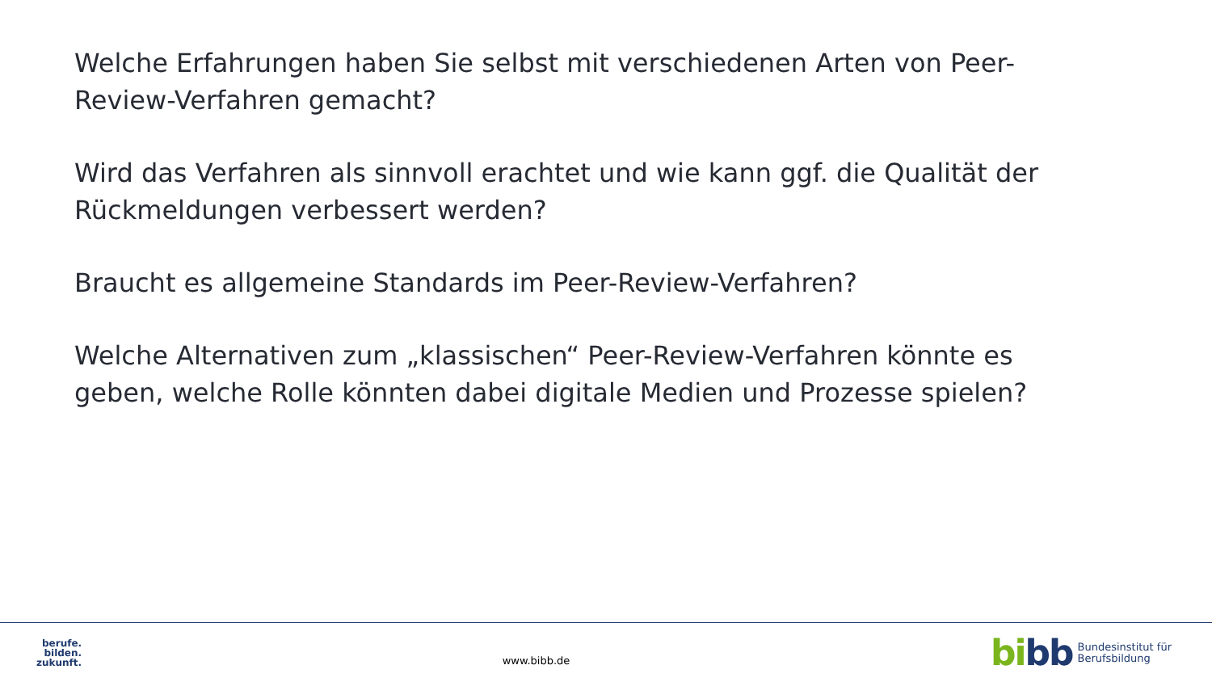Welche Erfahrungen haben Sie selbst mit verschiedenen Arten von Peer-Review-Verfahren gemacht?
Wird das Verfahren als sinnvoll erachtet und wie kann ggf. die Qualität der Rückmeldungen verbessert werden?
Braucht es allgemeine Standards im Peer-Review-Verfahren?
Welche Alternativen zum „klassischen“ Peer-Review-Verfahren könnte es geben, welche Rolle könnten dabei digitale Medien und Prozesse spielen?
berufe.
bilden.
zukunft.
www.bibb.de
bibb
Bundesinstitut für
Berufsbildung